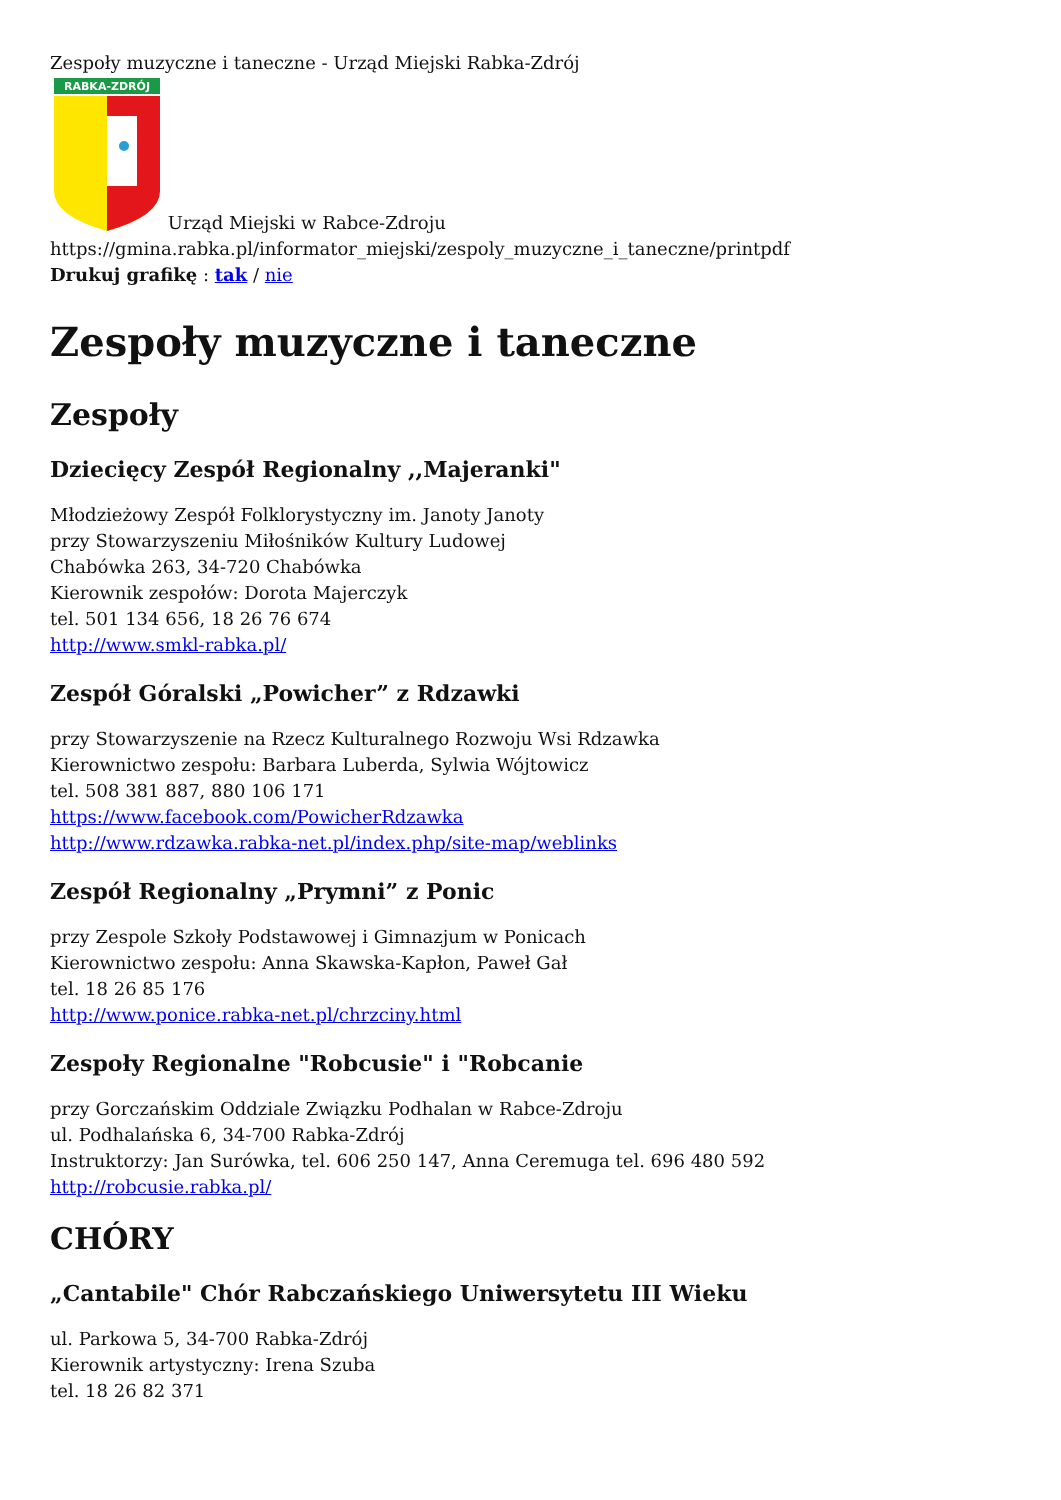Zespoły muzyczne i taneczne - Urząd Miejski Rabka-Zdrój
RABKA-ZDRÓJ
Urząd Miejski w Rabce-Zdroju
https://gmina.rabka.pl/informator_miejski/zespoly_muzyczne_i_taneczne/printpdf
Drukuj grafikę : tak / nie
Zespoły muzyczne i taneczne
Zespoły
Dziecięcy Zespół Regionalny ,,Majeranki"
Młodzieżowy Zespół Folklorystyczny im. Janoty Janoty
przy Stowarzyszeniu Miłośników Kultury Ludowej
Chabówka 263, 34-720 Chabówka
Kierownik zespołów: Dorota Majerczyk
tel. 501 134 656, 18 26 76 674
http://www.smkl-rabka.pl/
Zespół Góralski „Powicher” z Rdzawki
przy Stowarzyszenie na Rzecz Kulturalnego Rozwoju Wsi Rdzawka
Kierownictwo zespołu: Barbara Luberda, Sylwia Wójtowicz
tel. 508 381 887, 880 106 171
https://www.facebook.com/PowicherRdzawka
http://www.rdzawka.rabka-net.pl/index.php/site-map/weblinks
Zespół Regionalny „Prymni” z Ponic
przy Zespole Szkoły Podstawowej i Gimnazjum w Ponicach
Kierownictwo zespołu: Anna Skawska-Kapłon, Paweł Gał
tel. 18 26 85 176
http://www.ponice.rabka-net.pl/chrzciny.html
Zespoły Regionalne "Robcusie" i "Robcanie
przy Gorczańskim Oddziale Związku Podhalan w Rabce-Zdroju
ul. Podhalańska 6, 34-700 Rabka-Zdrój
Instruktorzy: Jan Surówka, tel. 606 250 147, Anna Ceremuga tel. 696 480 592
http://robcusie.rabka.pl/
CHÓRY
„Cantabile" Chór Rabczańskiego Uniwersytetu III Wieku
ul. Parkowa 5, 34-700 Rabka-Zdrój
Kierownik artystyczny: Irena Szuba
tel. 18 26 82 371